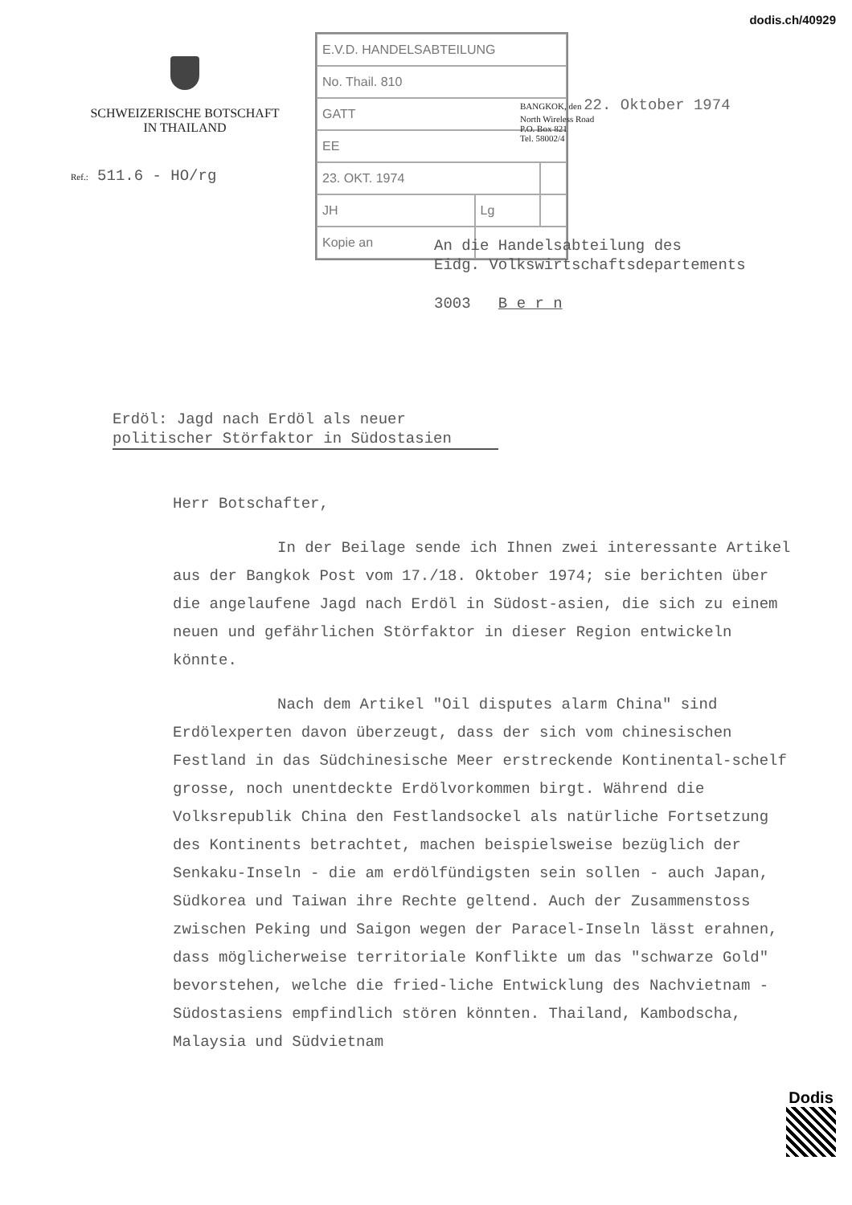dodis.ch/40929
SCHWEIZERISCHE BOTSCHAFT
IN THAILAND
| E.V.D. HANDELSABTEILUNG | | |
| No. Thail. 810 | | |
| GATT | | |
| EE | | |
| 23. OKT. 1974 | | |
| JH | Lg | |
| Kopie an | | |
BANGKOK, den 22. Oktober 1974
North Wireless Road
P.O. Box 821
Tel. 58002/4
Ref.: 511.6 - HO/rg
An die Handelsabteilung des
Eidg. Volkswirtschaftsdepartements
3003 B e r n
Erdöl: Jagd nach Erdöl als neuer
politischer Störfaktor in Südostasien
Herr Botschafter,
In der Beilage sende ich Ihnen zwei interessante Artikel aus der Bangkok Post vom 17./18. Oktober 1974; sie berichten über die angelaufene Jagd nach Erdöl in Südost-asien, die sich zu einem neuen und gefährlichen Störfaktor in dieser Region entwickeln könnte.
Nach dem Artikel "Oil disputes alarm China" sind Erdölexperten davon überzeugt, dass der sich vom chinesischen Festland in das Südchinesische Meer erstreckende Kontinental-schelf grosse, noch unentdeckte Erdölvorkommen birgt. Während die Volksrepublik China den Festlandsockel als natürliche Fortsetzung des Kontinents betrachtet, machen beispielsweise bezüglich der Senkaku-Inseln - die am erdölfündigsten sein sollen - auch Japan, Südkorea und Taiwan ihre Rechte geltend. Auch der Zusammenstoss zwischen Peking und Saigon wegen der Paracel-Inseln lässt erahnen, dass möglicherweise territoriale Konflikte um das "schwarze Gold" bevorstehen, welche die fried-liche Entwicklung des Nachvietnam - Südostasiens empfindlich stören könnten. Thailand, Kambodscha, Malaysia und Südvietnam
Dodis